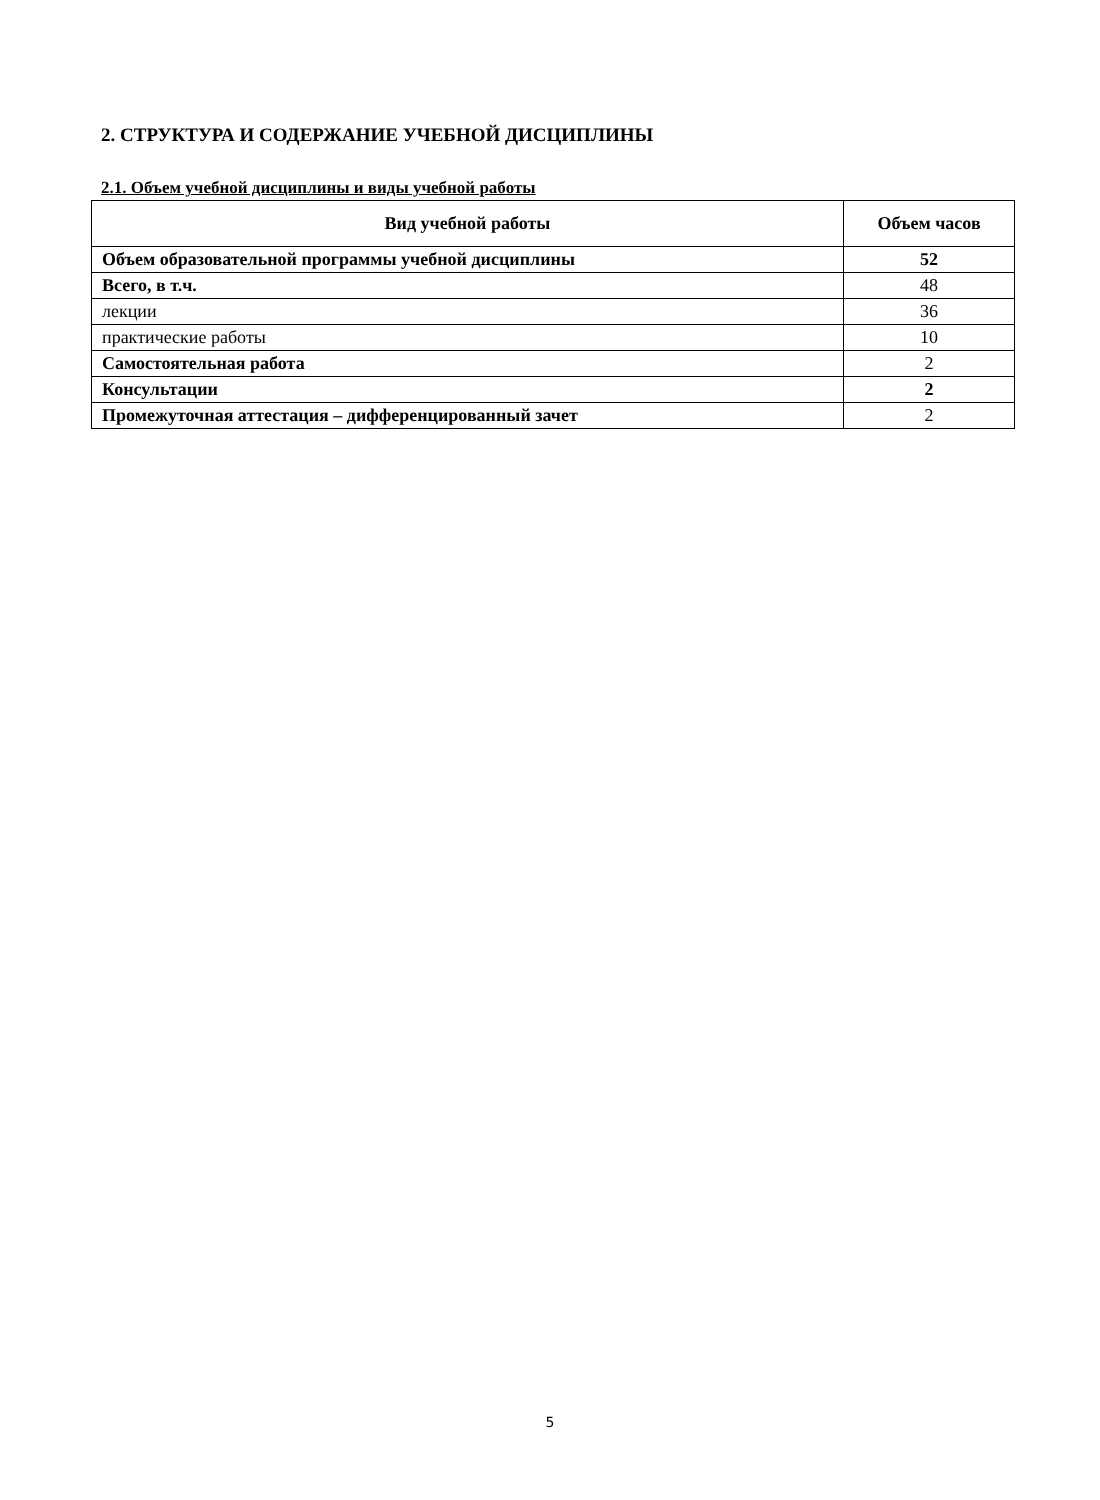2. СТРУКТУРА И СОДЕРЖАНИЕ УЧЕБНОЙ ДИСЦИПЛИНЫ
2.1. Объем учебной дисциплины и виды учебной работы
| Вид учебной работы | Объем часов |
| --- | --- |
| Объем образовательной программы учебной дисциплины | 52 |
| Всего, в т.ч. | 48 |
| лекции | 36 |
| практические работы | 10 |
| Самостоятельная работа | 2 |
| Консультации | 2 |
| Промежуточная аттестация – дифференцированный зачет | 2 |
5